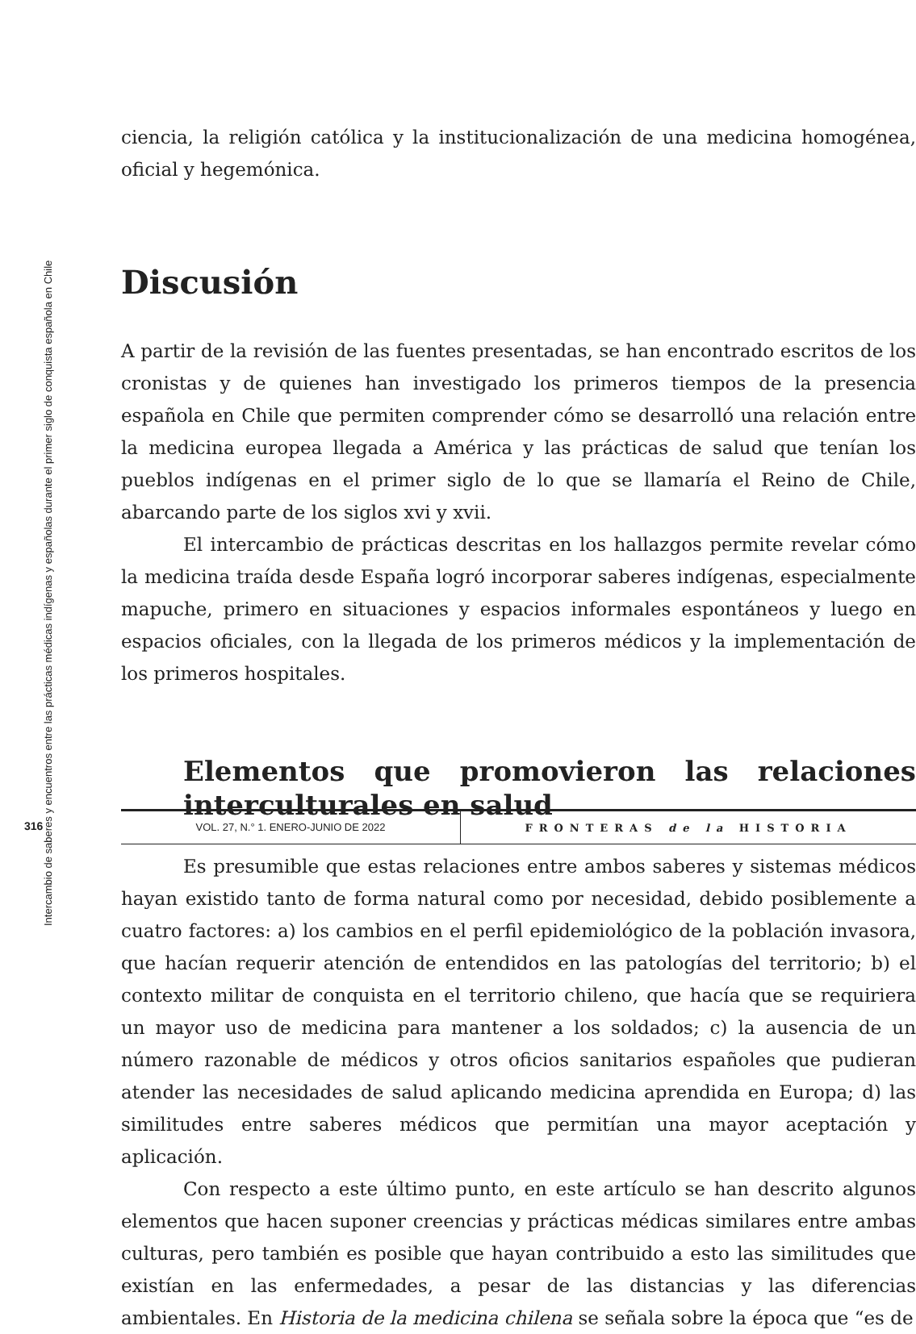Intercambio de saberes y encuentros entre las prácticas médicas indígenas y españolas durante el primer siglo de conquista española en Chile
ciencia, la religión católica y la institucionalización de una medicina homogénea, oficial y hegemónica.
Discusión
A partir de la revisión de las fuentes presentadas, se han encontrado escritos de los cronistas y de quienes han investigado los primeros tiempos de la presencia española en Chile que permiten comprender cómo se desarrolló una relación entre la medicina europea llegada a América y las prácticas de salud que tenían los pueblos indígenas en el primer siglo de lo que se llamaría el Reino de Chile, abarcando parte de los siglos xvi y xvii.
El intercambio de prácticas descritas en los hallazgos permite revelar cómo la medicina traída desde España logró incorporar saberes indígenas, especialmente mapuche, primero en situaciones y espacios informales espontáneos y luego en espacios oficiales, con la llegada de los primeros médicos y la implementación de los primeros hospitales.
Elementos que promovieron las relaciones interculturales en salud
Es presumible que estas relaciones entre ambos saberes y sistemas médicos hayan existido tanto de forma natural como por necesidad, debido posiblemente a cuatro factores: a) los cambios en el perfil epidemiológico de la población invasora, que hacían requerir atención de entendidos en las patologías del territorio; b) el contexto militar de conquista en el territorio chileno, que hacía que se requiriera un mayor uso de medicina para mantener a los soldados; c) la ausencia de un número razonable de médicos y otros oficios sanitarios españoles que pudieran atender las necesidades de salud aplicando medicina aprendida en Europa; d) las similitudes entre saberes médicos que permitían una mayor aceptación y aplicación.
Con respecto a este último punto, en este artículo se han descrito algunos elementos que hacen suponer creencias y prácticas médicas similares entre ambas culturas, pero también es posible que hayan contribuido a esto las similitudes que existían en las enfermedades, a pesar de las distancias y las diferencias ambientales. En Historia de la medicina chilena se señala sobre la época que “es de
316
VOL. 27, N.° 1. ENERO-JUNIO DE 2022
FRONTERAS de la HISTORIA